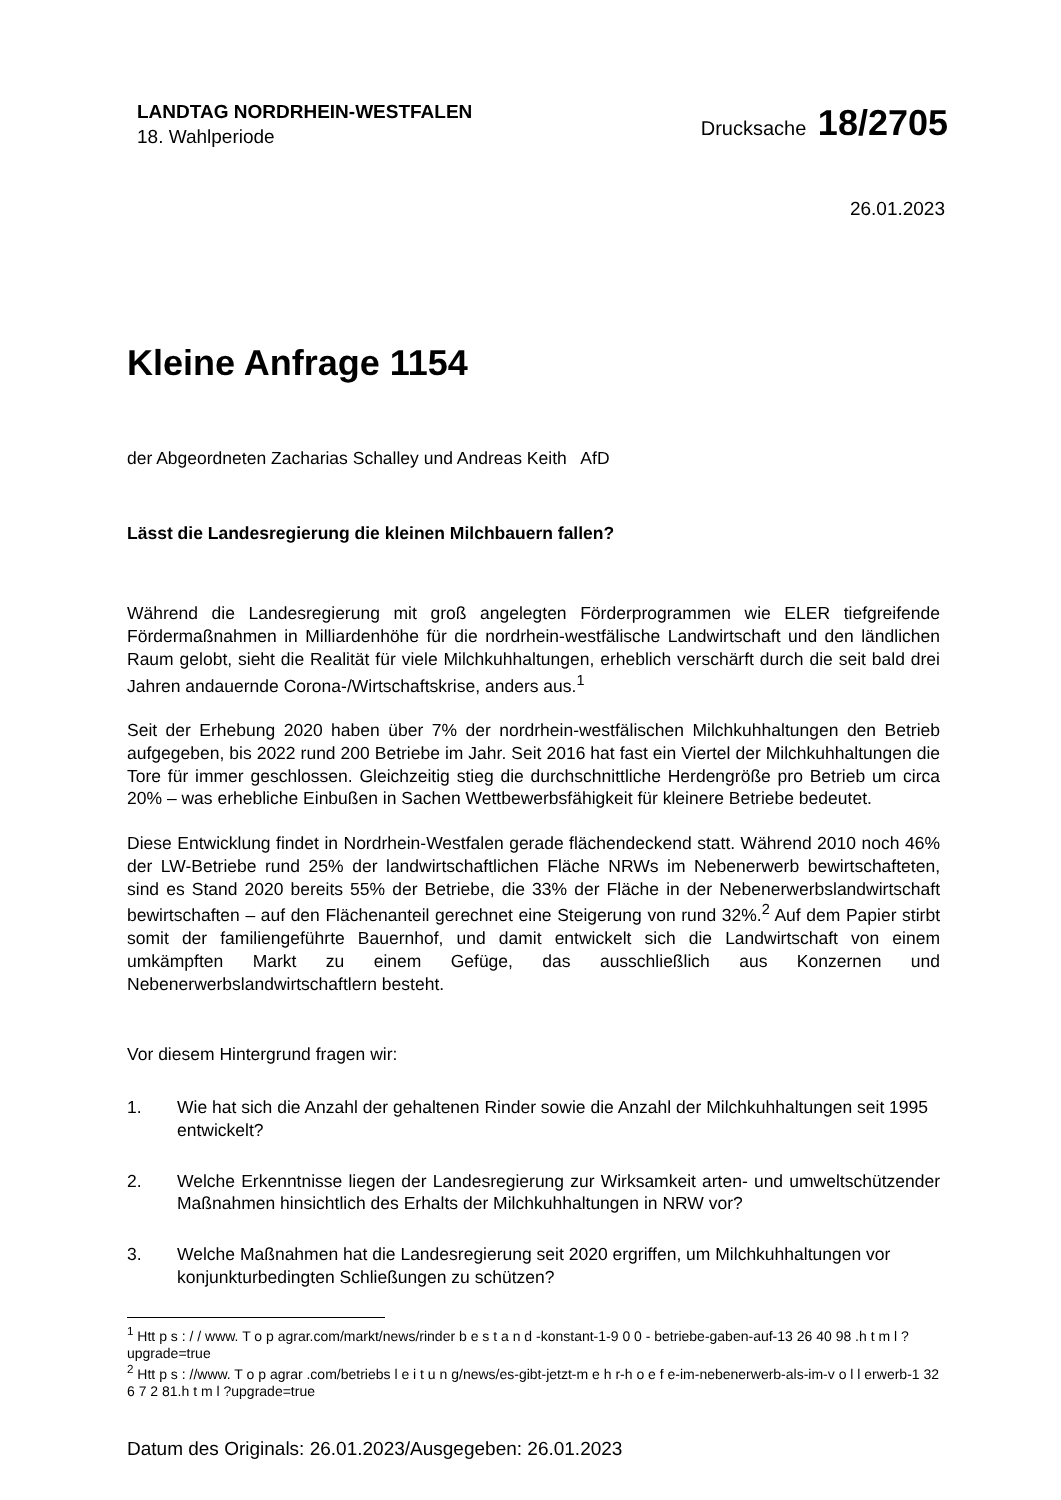LANDTAG NORDRHEIN-WESTFALEN
18. Wahlperiode
Drucksache 18/2705
26.01.2023
Kleine Anfrage 1154
der Abgeordneten Zacharias Schalley und Andreas Keith AfD
Lässt die Landesregierung die kleinen Milchbauern fallen?
Während die Landesregierung mit groß angelegten Förderprogrammen wie ELER tiefgreifende Fördermaßnahmen in Milliardenhöhe für die nordrhein-westfälische Landwirtschaft und den ländlichen Raum gelobt, sieht die Realität für viele Milchkuhhaltungen, erheblich verschärft durch die seit bald drei Jahren andauernde Corona-/Wirtschaftskrise, anders aus.<sup>1</sup>
Seit der Erhebung 2020 haben über 7% der nordrhein-westfälischen Milchkuhhaltungen den Betrieb aufgegeben, bis 2022 rund 200 Betriebe im Jahr. Seit 2016 hat fast ein Viertel der Milchkuhhaltungen die Tore für immer geschlossen. Gleichzeitig stieg die durchschnittliche Herdengröße pro Betrieb um circa 20% – was erhebliche Einbußen in Sachen Wettbewerbsfähigkeit für kleinere Betriebe bedeutet.
Diese Entwicklung findet in Nordrhein-Westfalen gerade flächendeckend statt. Während 2010 noch 46% der LW-Betriebe rund 25% der landwirtschaftlichen Fläche NRWs im Nebenerwerb bewirtschafteten, sind es Stand 2020 bereits 55% der Betriebe, die 33% der Fläche in der Nebenerwerbslandwirtschaft bewirtschaften – auf den Flächenanteil gerechnet eine Steigerung von rund 32%.<sup>2</sup> Auf dem Papier stirbt somit der familiengeführte Bauernhof, und damit entwickelt sich die Landwirtschaft von einem umkämpften Markt zu einem Gefüge, das ausschließlich aus Konzernen und Nebenerwerbslandwirtschaftlern besteht.
Vor diesem Hintergrund fragen wir:
1. Wie hat sich die Anzahl der gehaltenen Rinder sowie die Anzahl der Milchkuhhaltungen seit 1995 entwickelt?
2. Welche Erkenntnisse liegen der Landesregierung zur Wirksamkeit arten- und umweltschützender Maßnahmen hinsichtlich des Erhalts der Milchkuhhaltungen in NRW vor?
3. Welche Maßnahmen hat die Landesregierung seit 2020 ergriffen, um Milchkuhhaltungen vor konjunkturbedingten Schließungen zu schützen?
<sup>1</sup> Htt p s : / / www. T o p agrar.com/markt/news/rinder b e s t a n d -konstant-1-9 0 0 - betriebe-gaben-auf-13 26 40 98 .h t m l ?upgrade=true
<sup>2</sup> Htt p s : //www. T o p agrar .com/betriebs l e i t u n g/news/es-gibt-jetzt-m e h r-h o e f e-im-nebenerwerb-als-im-v o l l erwerb-1 32 6 7 2 81.h t m l ?upgrade=true
Datum des Originals: 26.01.2023/Ausgegeben: 26.01.2023